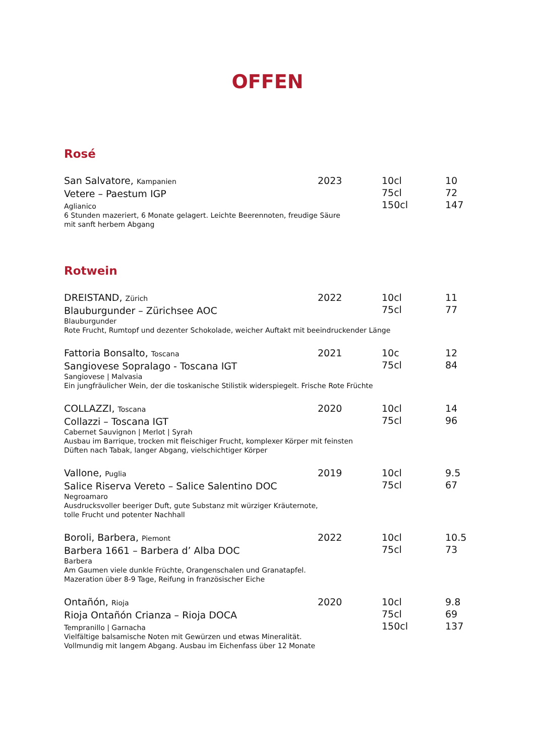OFFEN
Rosé
San Salvatore, Kampanien
Vetere – Paestum IGP
Aglianico
6 Stunden mazeriert, 6 Monate gelagert. Leichte Beerennoten, freudige Säure
mit sanft herbem Abgang
2023 10cl
75cl
150cl
10
72
147
Rotwein
DREISTAND, Zürich
Blauburgunder – Zürichsee AOC
Blauburgunder
Rote Frucht, Rumtopf und dezenter Schokolade, weicher Auftakt mit beeindruckender Länge
2022 10cl
75cl
11
77
Fattoria Bonsalto, Toscana
Sangiovese Sopralago - Toscana IGT
Sangiovese | Malvasia
Ein jungfräulicher Wein, der die toskanische Stilistik widerspiegelt. Frische Rote Früchte
2021 10c
75cl
12
84
COLLAZZI, Toscana
Collazzi – Toscana IGT
Cabernet Sauvignon | Merlot | Syrah
Ausbau im Barrique, trocken mit fleischiger Frucht, komplexer Körper mit feinsten
Düften nach Tabak, langer Abgang, vielschichtiger Körper
2020 10cl
75cl
14
96
Vallone, Puglia
Salice Riserva Vereto – Salice Salentino DOC
Negroamaro
Ausdrucksvoller beeriger Duft, gute Substanz mit würziger Kräuternote,
tolle Frucht und potenter Nachhall
2019 10cl
75cl
9.5
67
Boroli, Barbera, Piemont
Barbera 1661 – Barbera d’ Alba DOC
Barbera
Am Gaumen viele dunkle Früchte, Orangenschalen und Granatapfel.
Mazeration über 8-9 Tage, Reifung in französischer Eiche
2022 10cl
75cl
10.5
73
Ontañón, Rioja
Rioja Ontañón Crianza – Rioja DOCA
Tempranillo | Garnacha
Vielfältige balsamische Noten mit Gewürzen und etwas Mineralität.
Vollmundig mit langem Abgang. Ausbau im Eichenfass über 12 Monate
2020 10cl
75cl
150cl
9.8
69
137